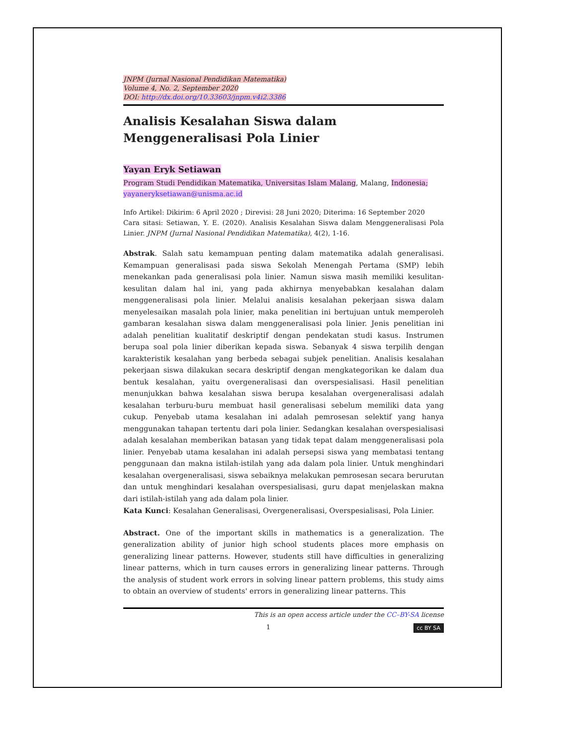JNPM (Jurnal Nasional Pendidikan Matematika)
Volume 4, No. 2, September 2020
DOI: http://dx.doi.org/10.33603/jnpm.v4i2.3386
Analisis Kesalahan Siswa dalam Menggeneralisasi Pola Linier
Yayan Eryk Setiawan
Program Studi Pendidikan Matematika, Universitas Islam Malang, Malang, Indonesia;
yayaneryksetiawan@unisma.ac.id
Info Artikel: Dikirim: 6 April 2020 ; Direvisi: 28 Juni 2020; Diterima: 16 September 2020
Cara sitasi: Setiawan, Y. E. (2020). Analisis Kesalahan Siswa dalam Menggeneralisasi Pola Linier. JNPM (Jurnal Nasional Pendidikan Matematika), 4(2), 1-16.
Abstrak. Salah satu kemampuan penting dalam matematika adalah generalisasi. Kemampuan generalisasi pada siswa Sekolah Menengah Pertama (SMP) lebih menekankan pada generalisasi pola linier. Namun siswa masih memiliki kesulitan-kesulitan dalam hal ini, yang pada akhirnya menyebabkan kesalahan dalam menggeneralisasi pola linier. Melalui analisis kesalahan pekerjaan siswa dalam menyelesaikan masalah pola linier, maka penelitian ini bertujuan untuk memperoleh gambaran kesalahan siswa dalam menggeneralisasi pola linier. Jenis penelitian ini adalah penelitian kualitatif deskriptif dengan pendekatan studi kasus. Instrumen berupa soal pola linier diberikan kepada siswa. Sebanyak 4 siswa terpilih dengan karakteristik kesalahan yang berbeda sebagai subjek penelitian. Analisis kesalahan pekerjaan siswa dilakukan secara deskriptif dengan mengkategorikan ke dalam dua bentuk kesalahan, yaitu overgeneralisasi dan overspesialisasi. Hasil penelitian menunjukkan bahwa kesalahan siswa berupa kesalahan overgeneralisasi adalah kesalahan terburu-buru membuat hasil generalisasi sebelum memiliki data yang cukup. Penyebab utama kesalahan ini adalah pemrosesan selektif yang hanya menggunakan tahapan tertentu dari pola linier. Sedangkan kesalahan overspesialisasi adalah kesalahan memberikan batasan yang tidak tepat dalam menggeneralisasi pola linier. Penyebab utama kesalahan ini adalah persepsi siswa yang membatasi tentang penggunaan dan makna istilah-istilah yang ada dalam pola linier. Untuk menghindari kesalahan overgeneralisasi, siswa sebaiknya melakukan pemrosesan secara berurutan dan untuk menghindari kesalahan overspesialisasi, guru dapat menjelaskan makna dari istilah-istilah yang ada dalam pola linier.
Kata Kunci: Kesalahan Generalisasi, Overgeneralisasi, Overspesialisasi, Pola Linier.
Abstract. One of the important skills in mathematics is a generalization. The generalization ability of junior high school students places more emphasis on generalizing linear patterns. However, students still have difficulties in generalizing linear patterns, which in turn causes errors in generalizing linear patterns. Through the analysis of student work errors in solving linear pattern problems, this study aims to obtain an overview of students' errors in generalizing linear patterns. This
This is an open access article under the CC–BY-SA license
cc BY SA 1